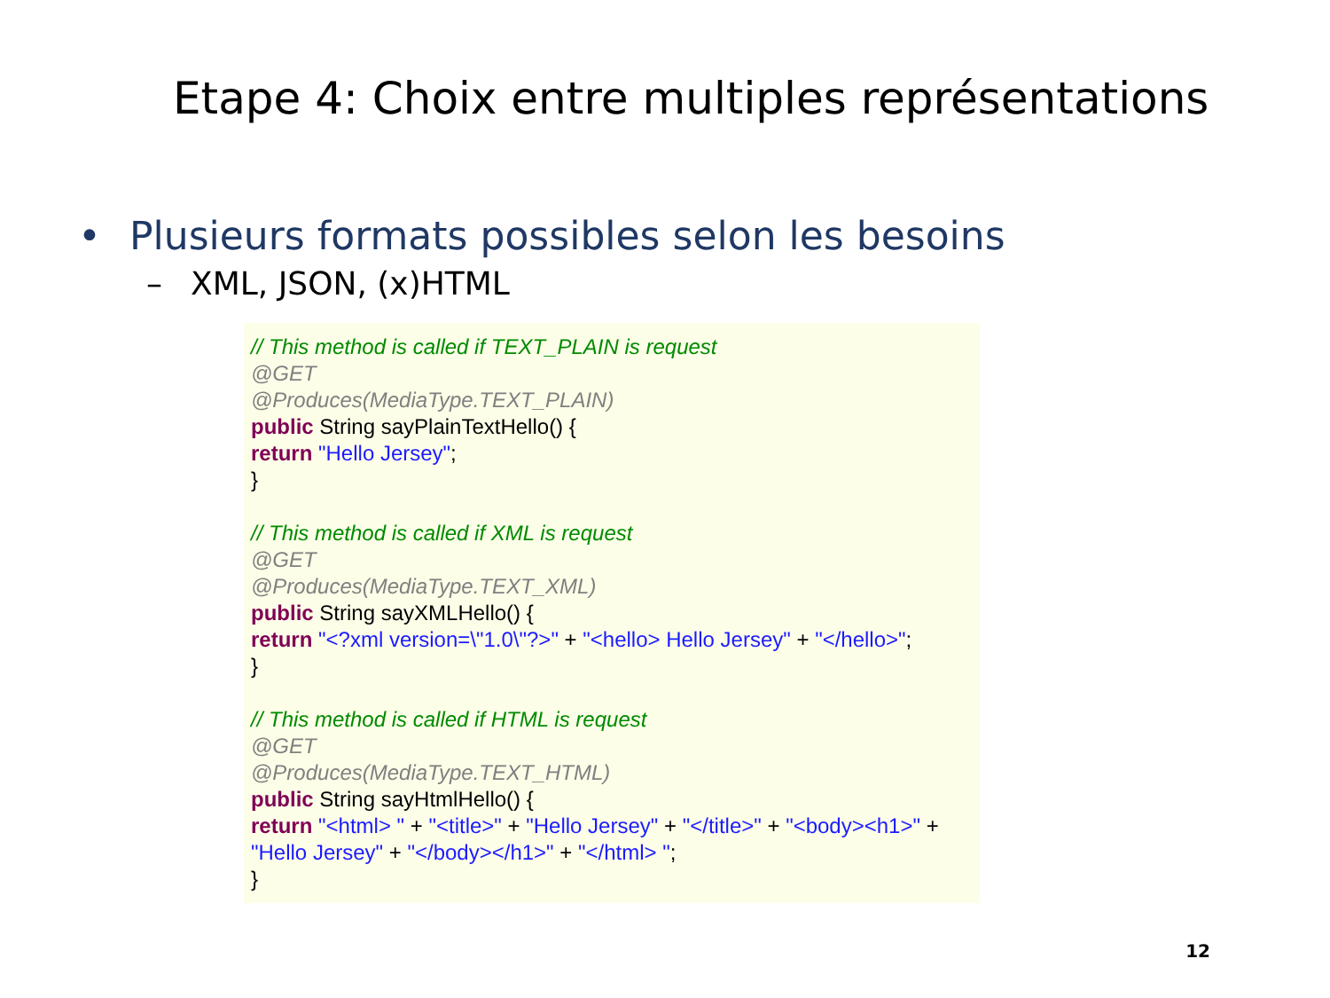Etape 4: Choix entre multiples représentations
• Plusieurs formats possibles selon les besoins
– XML, JSON, (x)HTML
// This method is called if TEXT_PLAIN is request
@GET
@Produces(MediaType.TEXT_PLAIN)
public String sayPlainTextHello() {
return "Hello Jersey";
}
// This method is called if XML is request
@GET
@Produces(MediaType.TEXT_XML)
public String sayXMLHello() {
return "<?xml version=\"1.0\"?>" + "<hello> Hello Jersey" + "</hello>";
}
// This method is called if HTML is request
@GET
@Produces(MediaType.TEXT_HTML)
public String sayHtmlHello() {
return "<html> " + "<title>" + "Hello Jersey" + "</title>" + "<body><h1>" + "Hello Jersey" + "</body></h1>" + "</html> ";
}
12